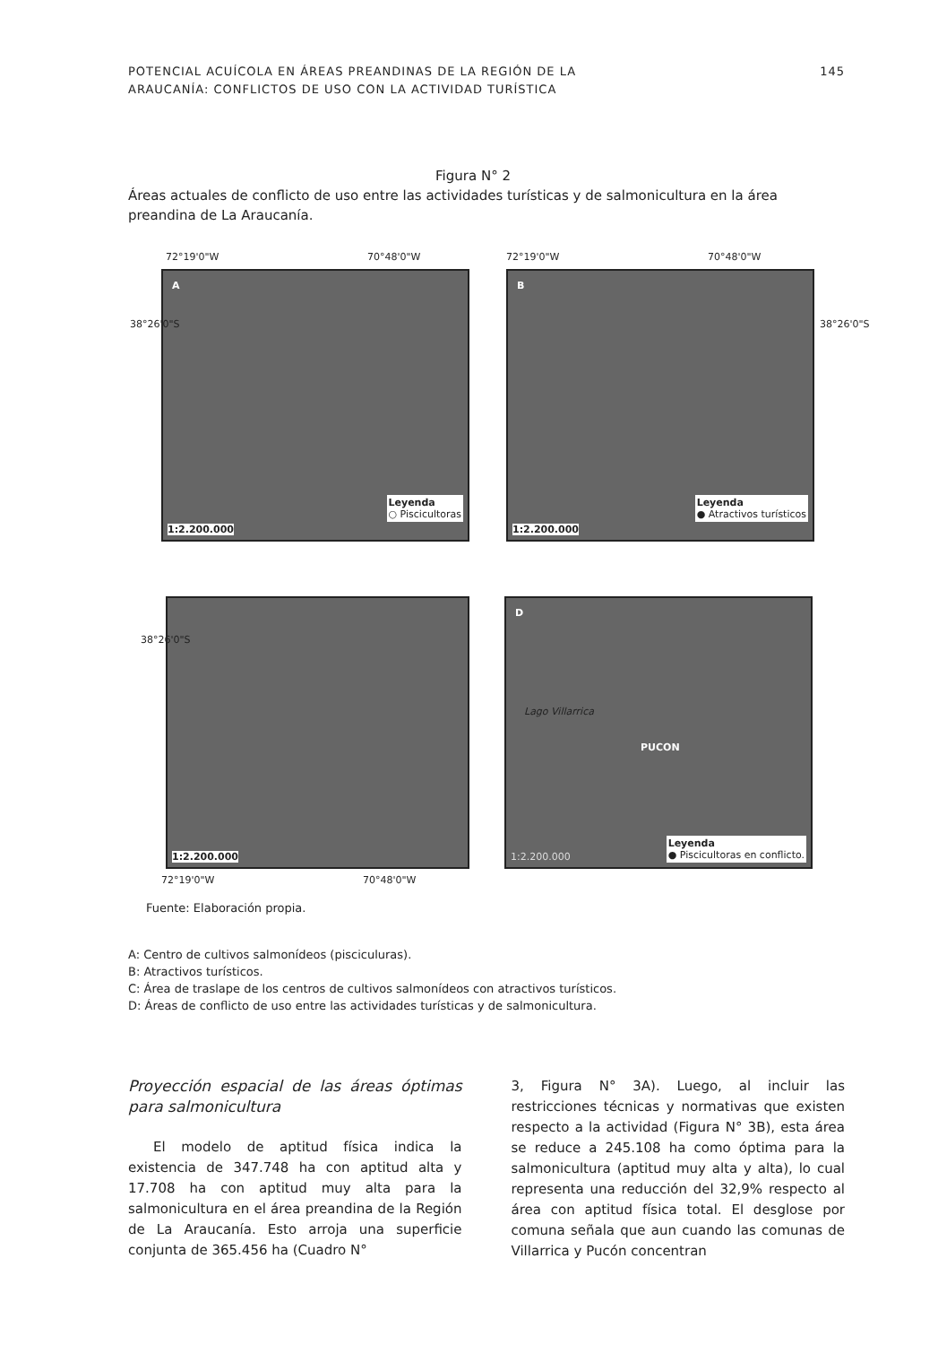POTENCIAL ACUÍCOLA EN ÁREAS PREANDINAS DE LA REGIÓN DE LA
ARAUCANÍA: CONFLICTOS DE USO CON LA ACTIVIDAD TURÍSTICA 145
Figura N° 2
Áreas actuales de conflicto de uso entre las actividades turísticas y de salmonicultura en la área preandina de La Araucanía.
72°19'0"W 70°48'0"W 72°19'0"W 70°48'0"W
A
Leyenda
○ Piscicultoras
1:2.200.000
B
Leyenda
● Atractivos turísticos
1:2.200.000
38°26'0"S 38°26'0"S
38°26'0"S
1:2.200.000
D
Lago Villarrica
PUCON
1:2.200.000
Leyenda
● Piscicultoras en conflicto.
72°19'0"W 70°48'0"W
Fuente: Elaboración propia.
A: Centro de cultivos salmonídeos (pisciculuras).
B: Atractivos turísticos.
C: Área de traslape de los centros de cultivos salmonídeos con atractivos turísticos.
D: Áreas de conflicto de uso entre las actividades turísticas y de salmonicultura.
Proyección espacial de las áreas óptimas para salmonicultura
El modelo de aptitud física indica la existencia de 347.748 ha con aptitud alta y 17.708 ha con aptitud muy alta para la salmonicultura en el área preandina de la Región de La Araucanía. Esto arroja una superficie conjunta de 365.456 ha (Cuadro N°
3, Figura N° 3A). Luego, al incluir las restricciones técnicas y normativas que existen respecto a la actividad (Figura N° 3B), esta área se reduce a 245.108 ha como óptima para la salmonicultura (aptitud muy alta y alta), lo cual representa una reducción del 32,9% respecto al área con aptitud física total. El desglose por comuna señala que aun cuando las comunas de Villarrica y Pucón concentran